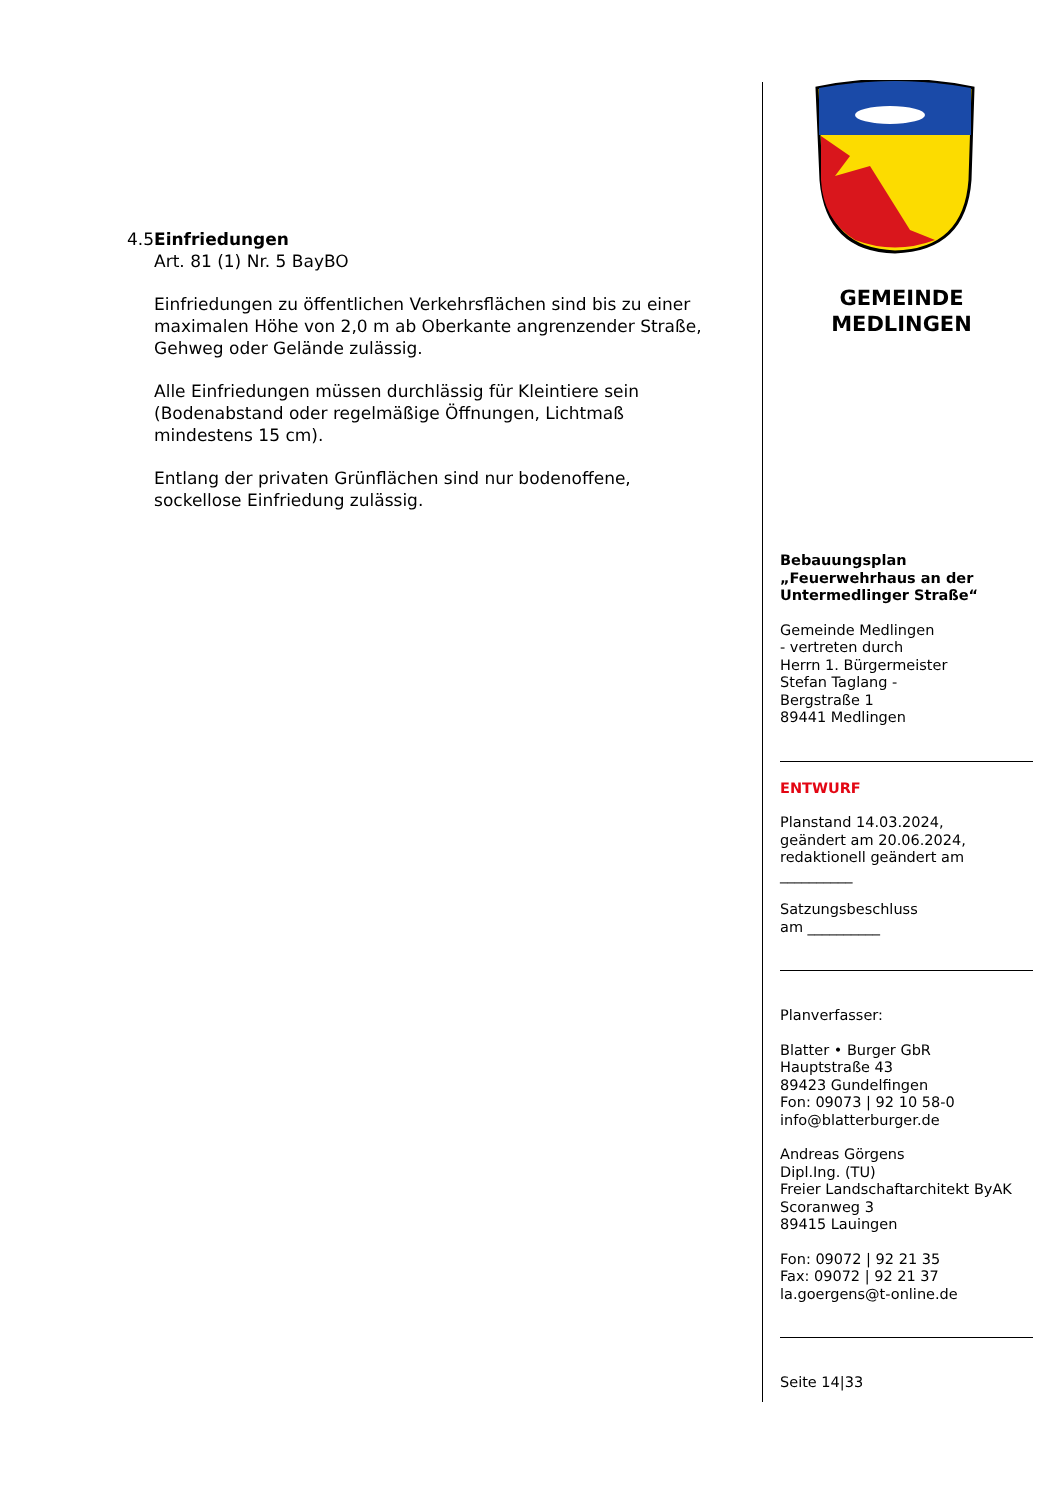4.5 Einfriedungen
Art. 81 (1) Nr. 5 BayBO
Einfriedungen zu öffentlichen Verkehrsflächen sind bis zu einer maximalen Höhe von 2,0 m ab Oberkante angrenzender Straße, Gehweg oder Gelände zulässig.
Alle Einfriedungen müssen durchlässig für Kleintiere sein (Bodenabstand oder regelmäßige Öffnungen, Lichtmaß mindestens 15 cm).
Entlang der privaten Grünflächen sind nur bodenoffene, sockellose Einfriedung zulässig.
GEMEINDE
MEDLINGEN
Bebauungsplan
„Feuerwehrhaus an der Untermedlinger Straße“
Gemeinde Medlingen
- vertreten durch
Herrn 1. Bürgermeister
Stefan Taglang -
Bergstraße 1
89441 Medlingen
ENTWURF
Planstand 14.03.2024,
geändert am 20.06.2024,
redaktionell geändert am
__________
Satzungsbeschluss
am __________
Planverfasser:
Blatter • Burger GbR
Hauptstraße 43
89423 Gundelfingen
Fon: 09073 | 92 10 58-0
info@blatterburger.de
Andreas Görgens
Dipl.Ing. (TU)
Freier Landschaftarchitekt ByAK
Scoranweg 3
89415 Lauingen
Fon: 09072 | 92 21 35
Fax: 09072 | 92 21 37
la.goergens@t-online.de
Seite 14|33